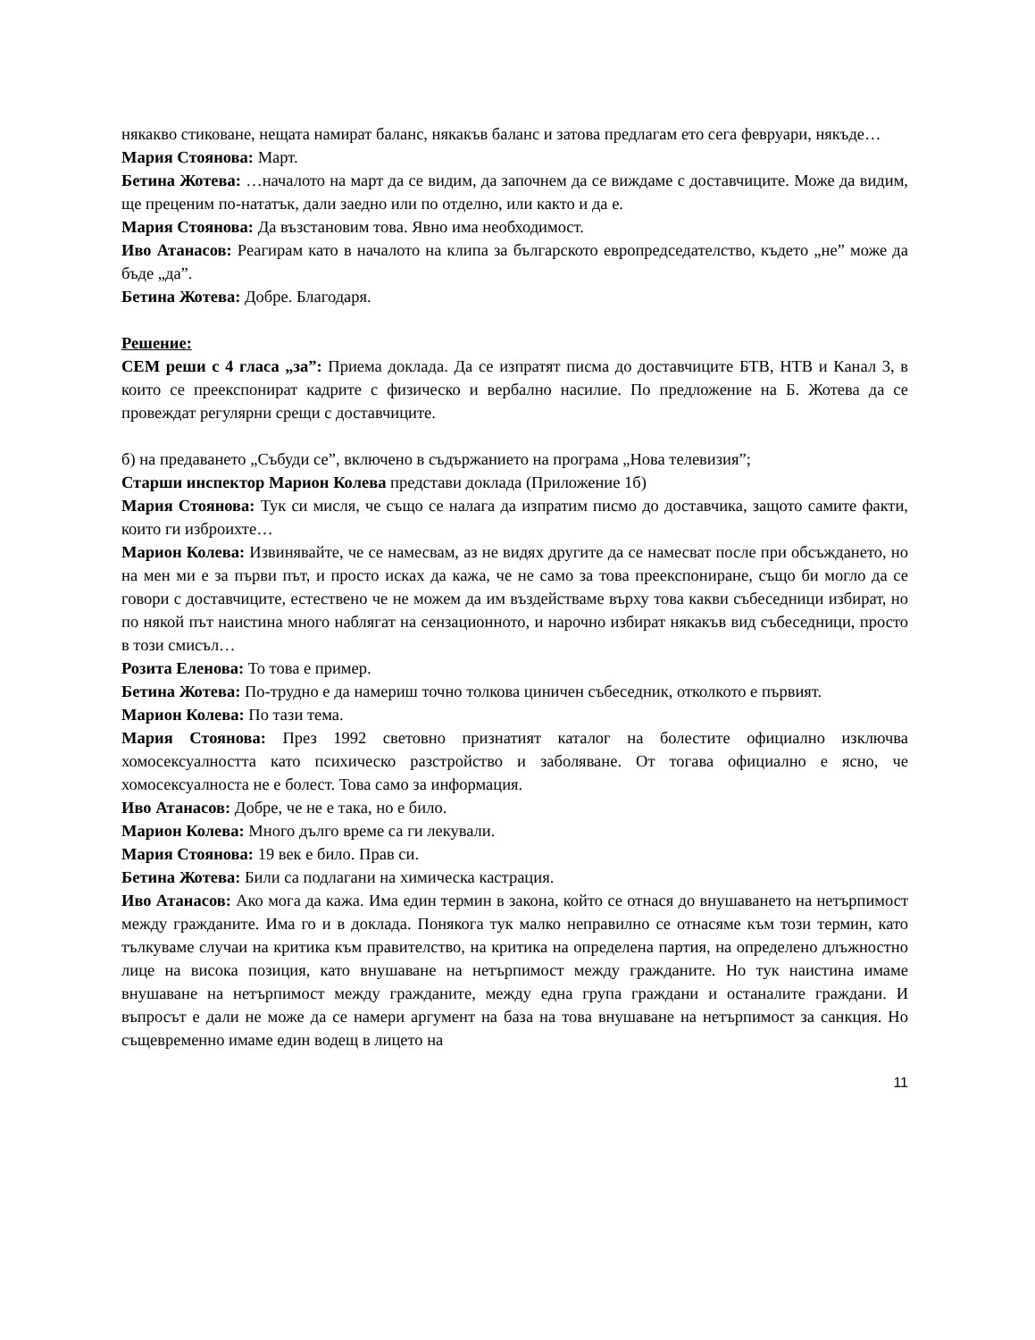някакво стиковане, нещата намират баланс, някакъв баланс и затова предлагам ето сега февруари, някъде…
Мария Стоянова: Март.
Бетина Жотева: …началото на март да се видим, да започнем да се виждаме с доставчиците. Може да видим, ще преценим по-нататък, дали заедно или по отделно, или както и да е.
Мария Стоянова: Да възстановим това. Явно има необходимост.
Иво Атанасов: Реагирам като в началото на клипа за българското европредседателство, където „не” може да бъде „да”.
Бетина Жотева: Добре. Благодаря.
Решение:
СЕМ реши с 4 гласа „за”: Приема доклада. Да се изпратят писма до доставчиците БТВ, НТВ и Канал 3, в които се преекспонират кадрите с физическо и вербално насилие. По предложение на Б. Жотева да се провеждат регулярни срещи с доставчиците.
б) на предаването „Събуди се”, включено в съдържанието на програма „Нова телевизия”;
Старши инспектор Марион Колева представи доклада (Приложение 1б)
Мария Стоянова: Тук си мисля, че също се налага да изпратим писмо до доставчика, защото самите факти, които ги изброихте…
Марион Колева: Извинявайте, че се намесвам, аз не видях другите да се намесват после при обсъждането, но на мен ми е за първи път, и просто исках да кажа, че не само за това преекспониране, също би могло да се говори с доставчиците, естествено че не можем да им въздействаме върху това какви събеседници избират, но по някой път наистина много наблягат на сензационното, и нарочно избират някакъв вид събеседници, просто в този смисъл…
Розита Еленова: То това е пример.
Бетина Жотева: По-трудно е да намериш точно толкова циничен събеседник, отколкото е първият.
Марион Колева: По тази тема.
Мария Стоянова: През 1992 световно признатият каталог на болестите официално изключва хомосексуалността като психическо разстройство и заболяване. От тогава официално е ясно, че хомосексуалноста не е болест. Това само за информация.
Иво Атанасов: Добре, че не е така, но е било.
Марион Колева: Много дълго време са ги лекували.
Мария Стоянова: 19 век е било. Прав си.
Бетина Жотева: Били са подлагани на химическа кастрация.
Иво Атанасов: Ако мога да кажа. Има един термин в закона, който се отнася до внушаването на нетърпимост между гражданите. Има го и в доклада. Понякога тук малко неправилно се отнасяме към този термин, като тълкуваме случаи на критика към правителство, на критика на определена партия, на определено длъжностно лице на висока позиция, като внушаване на нетърпимост между гражданите. Но тук наистина имаме внушаване на нетърпимост между гражданите, между една група граждани и останалите граждани. И въпросът е дали не може да се намери аргумент на база на това внушаване на нетърпимост за санкция. Но същевременно имаме един водещ в лицето на
11